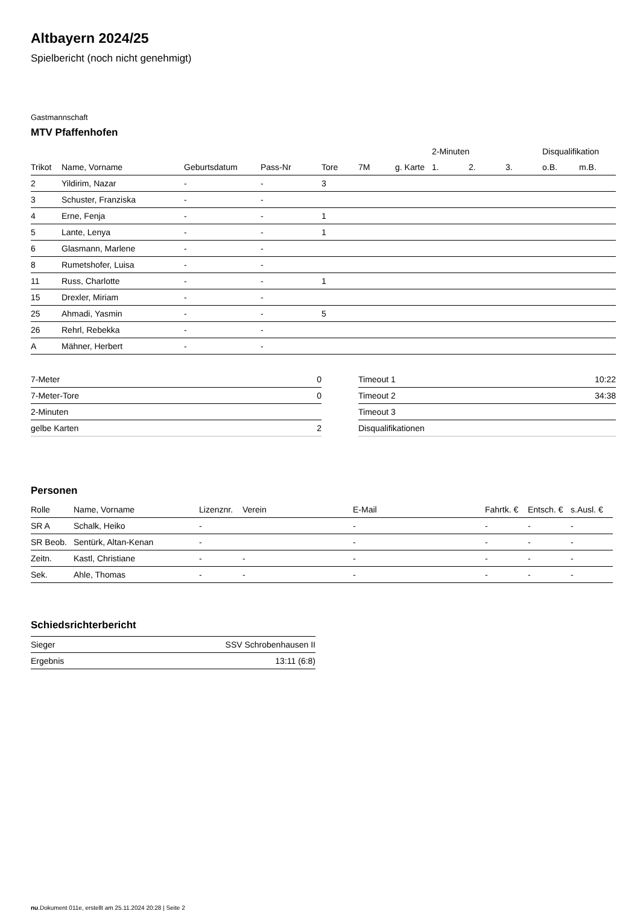Altbayern 2024/25
Spielbericht (noch nicht genehmigt)
Gastmannschaft
MTV Pfaffenhofen
| | | | | | | | 2-Minuten | | | Disqualifikation | |
| --- | --- | --- | --- | --- | --- | --- | --- | --- | --- | --- | --- |
| Trikot | Name, Vorname | Geburtsdatum | Pass-Nr | Tore | 7M | g. Karte | 1. | 2. | 3. | o.B. | m.B. |
| 2 | Yildirim, Nazar | - | - | 3 | | | | | | | |
| 3 | Schuster, Franziska | - | - | | | | | | | | |
| 4 | Erne, Fenja | - | - | 1 | | | | | | | |
| 5 | Lante, Lenya | - | - | 1 | | | | | | | |
| 6 | Glasmann, Marlene | - | - | | | | | | | | |
| 8 | Rumetshofer, Luisa | - | - | | | | | | | | |
| 11 | Russ, Charlotte | - | - | 1 | | | | | | | |
| 15 | Drexler, Miriam | - | - | | | | | | | | |
| 25 | Ahmadi, Yasmin | - | - | 5 | | | | | | | |
| 26 | Rehrl, Rebekka | - | - | | | | | | | | |
| A | Mähner, Herbert | - | - | | | | | | | | |
| 7-Meter | 0 |
| 7-Meter-Tore | 0 |
| 2-Minuten | |
| gelbe Karten | 2 |
| Timeout 1 | 10:22 |
| Timeout 2 | 34:38 |
| Timeout 3 | |
| Disqualifikationen | |
Personen
| Rolle | Name, Vorname | Lizenznr. | Verein | E-Mail | Fahrtk. € | Entsch. € | s.Ausl. € |
| --- | --- | --- | --- | --- | --- | --- | --- |
| SR A | Schalk, Heiko | - | | - | - | - | - |
| SR Beob. | Sentürk, Altan-Kenan | - | | - | - | - | - |
| Zeitn. | Kastl, Christiane | - | - | - | - | - | - |
| Sek. | Ahle, Thomas | - | - | - | - | - | - |
Schiedsrichterbericht
| Sieger | SSV Schrobenhausen II |
| Ergebnis | 13:11 (6:8) |
nu.Dokument 011e, erstellt am 25.11.2024 20:28 | Seite 2